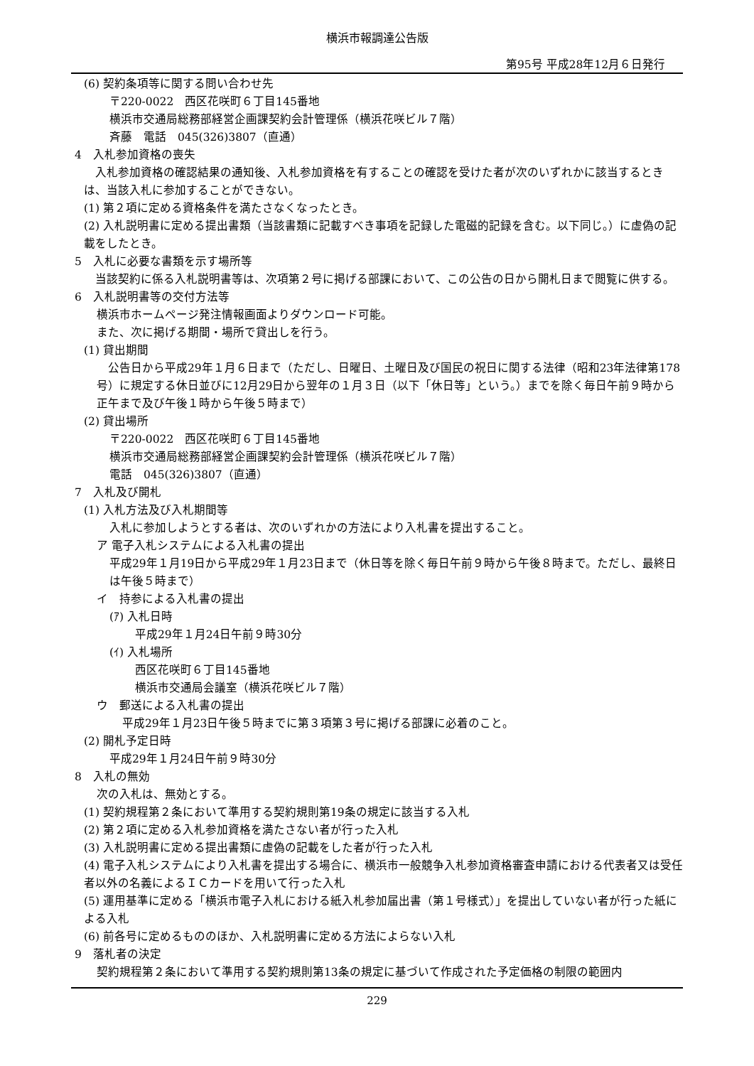横浜市報調達公告版
第95号 平成28年12月６日発行
(6) 契約条項等に関する問い合わせ先
〒220-0022　西区花咲町６丁目145番地
横浜市交通局総務部経営企画課契約会計管理係（横浜花咲ビル７階）
斉藤　電話　045(326)3807（直通）
4　入札参加資格の喪失
　入札参加資格の確認結果の通知後、入札参加資格を有することの確認を受けた者が次のいずれかに該当するときは、当該入札に参加することができない。
(1) 第２項に定める資格条件を満たさなくなったとき。
(2) 入札説明書に定める提出書類（当該書類に記載すべき事項を記録した電磁的記録を含む。以下同じ。）に虚偽の記載をしたとき。
5　入札に必要な書類を示す場所等
　当該契約に係る入札説明書等は、次項第２号に掲げる部課において、この公告の日から開札日まで閲覧に供する。
6　入札説明書等の交付方法等
横浜市ホームページ発注情報画面よりダウンロード可能。
また、次に掲げる期間・場所で貸出しを行う。
(1) 貸出期間
　公告日から平成29年１月６日まで（ただし、日曜日、土曜日及び国民の祝日に関する法律（昭和23年法律第178号）に規定する休日並びに12月29日から翌年の１月３日（以下「休日等」という。）までを除く毎日午前９時から正午まで及び午後１時から午後５時まで）
(2) 貸出場所
〒220-0022　西区花咲町６丁目145番地
横浜市交通局総務部経営企画課契約会計管理係（横浜花咲ビル７階）
電話　045(326)3807（直通）
7　入札及び開札
(1) 入札方法及び入札期間等
入札に参加しようとする者は、次のいずれかの方法により入札書を提出すること。
ア 電子入札システムによる入札書の提出
平成29年１月19日から平成29年１月23日まで（休日等を除く毎日午前９時から午後８時まで。ただし、最終日は午後５時まで）
イ　持参による入札書の提出
(ｱ) 入札日時
平成29年１月24日午前９時30分
(ｲ) 入札場所
西区花咲町６丁目145番地
横浜市交通局会議室（横浜花咲ビル７階）
ウ　郵送による入札書の提出
平成29年１月23日午後５時までに第３項第３号に掲げる部課に必着のこと。
(2) 開札予定日時
平成29年１月24日午前９時30分
8　入札の無効
次の入札は、無効とする。
(1) 契約規程第２条において準用する契約規則第19条の規定に該当する入札
(2) 第２項に定める入札参加資格を満たさない者が行った入札
(3) 入札説明書に定める提出書類に虚偽の記載をした者が行った入札
(4) 電子入札システムにより入札書を提出する場合に、横浜市一般競争入札参加資格審査申請における代表者又は受任者以外の名義によるＩＣカードを用いて行った入札
(5) 運用基準に定める「横浜市電子入札における紙入札参加届出書（第１号様式）」を提出していない者が行った紙による入札
(6) 前各号に定めるもののほか、入札説明書に定める方法によらない入札
9　落札者の決定
契約規程第２条において準用する契約規則第13条の規定に基づいて作成された予定価格の制限の範囲内
229